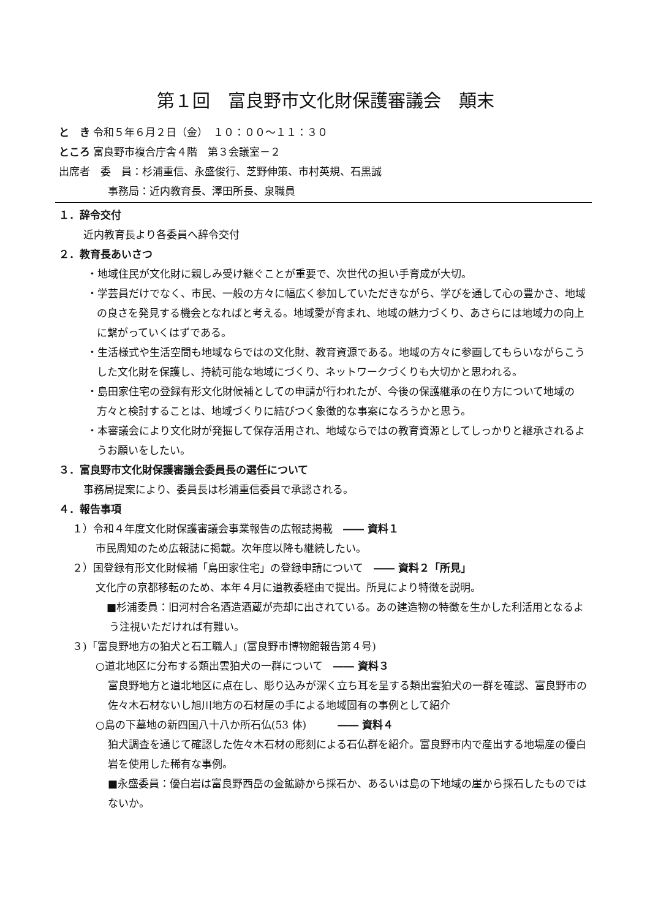第１回　富良野市文化財保護審議会　顛末
と　き 令和５年６月２日（金）　１０：００～１１：３０
ところ 富良野市複合庁舎４階　第３会議室－２
出席者　委　員：杉浦重信、永盛俊行、芝野伸策、市村英規、石黒誠
事務局：近内教育長、澤田所長、泉職員
１．辞令交付
近内教育長より各委員へ辞令交付
２．教育長あいさつ
・地域住民が文化財に親しみ受け継ぐことが重要で、次世代の担い手育成が大切。
・学芸員だけでなく、市民、一般の方々に幅広く参加していただきながら、学びを通して心の豊かさ、地域の良さを発見する機会となればと考える。地域愛が育まれ、地域の魅力づくり、あさらには地域力の向上に繋がっていくはずである。
・生活様式や生活空間も地域ならではの文化財、教育資源である。地域の方々に参画してもらいながらこうした文化財を保護し、持続可能な地域にづくり、ネットワークづくりも大切かと思われる。
・島田家住宅の登録有形文化財候補としての申請が行われたが、今後の保護継承の在り方について地域の方々と検討することは、地域づくりに結びつく象徴的な事案になろうかと思う。
・本審議会により文化財が発掘して保存活用され、地域ならではの教育資源としてしっかりと継承されるようお願いをしたい。
３．富良野市文化財保護審議会委員長の選任について
事務局提案により、委員長は杉浦重信委員で承認される。
４．報告事項
１）令和４年度文化財保護審議会事業報告の広報誌掲載　―― 資料１
市民周知のため広報誌に掲載。次年度以降も継続したい。
２）国登録有形文化財候補「島田家住宅」の登録申請について　―― 資料２「所見」
文化庁の京都移転のため、本年４月に道教委経由で提出。所見により特徴を説明。
■杉浦委員：旧河村合名酒造酒蔵が売却に出されている。あの建造物の特徴を生かした利活用となるよう注視いただければ有難い。
３)「富良野地方の狛犬と石工職人」(富良野市博物館報告第４号)
○道北地区に分布する類出雲狛犬の一群について　―― 資料３
富良野地方と道北地区に点在し、彫り込みが深く立ち耳を呈する類出雲狛犬の一群を確認、富良野市の佐々木石材ないし旭川地方の石材屋の手による地域固有の事例として紹介
○島の下墓地の新四国八十八か所石仏(53 体)　　　―― 資料４
狛犬調査を通じて確認した佐々木石材の彫刻による石仏群を紹介。富良野市内で産出する地場産の優白岩を使用した稀有な事例。
■永盛委員：優白岩は富良野西岳の金鉱跡から採石か、あるいは島の下地域の崖から採石したものではないか。